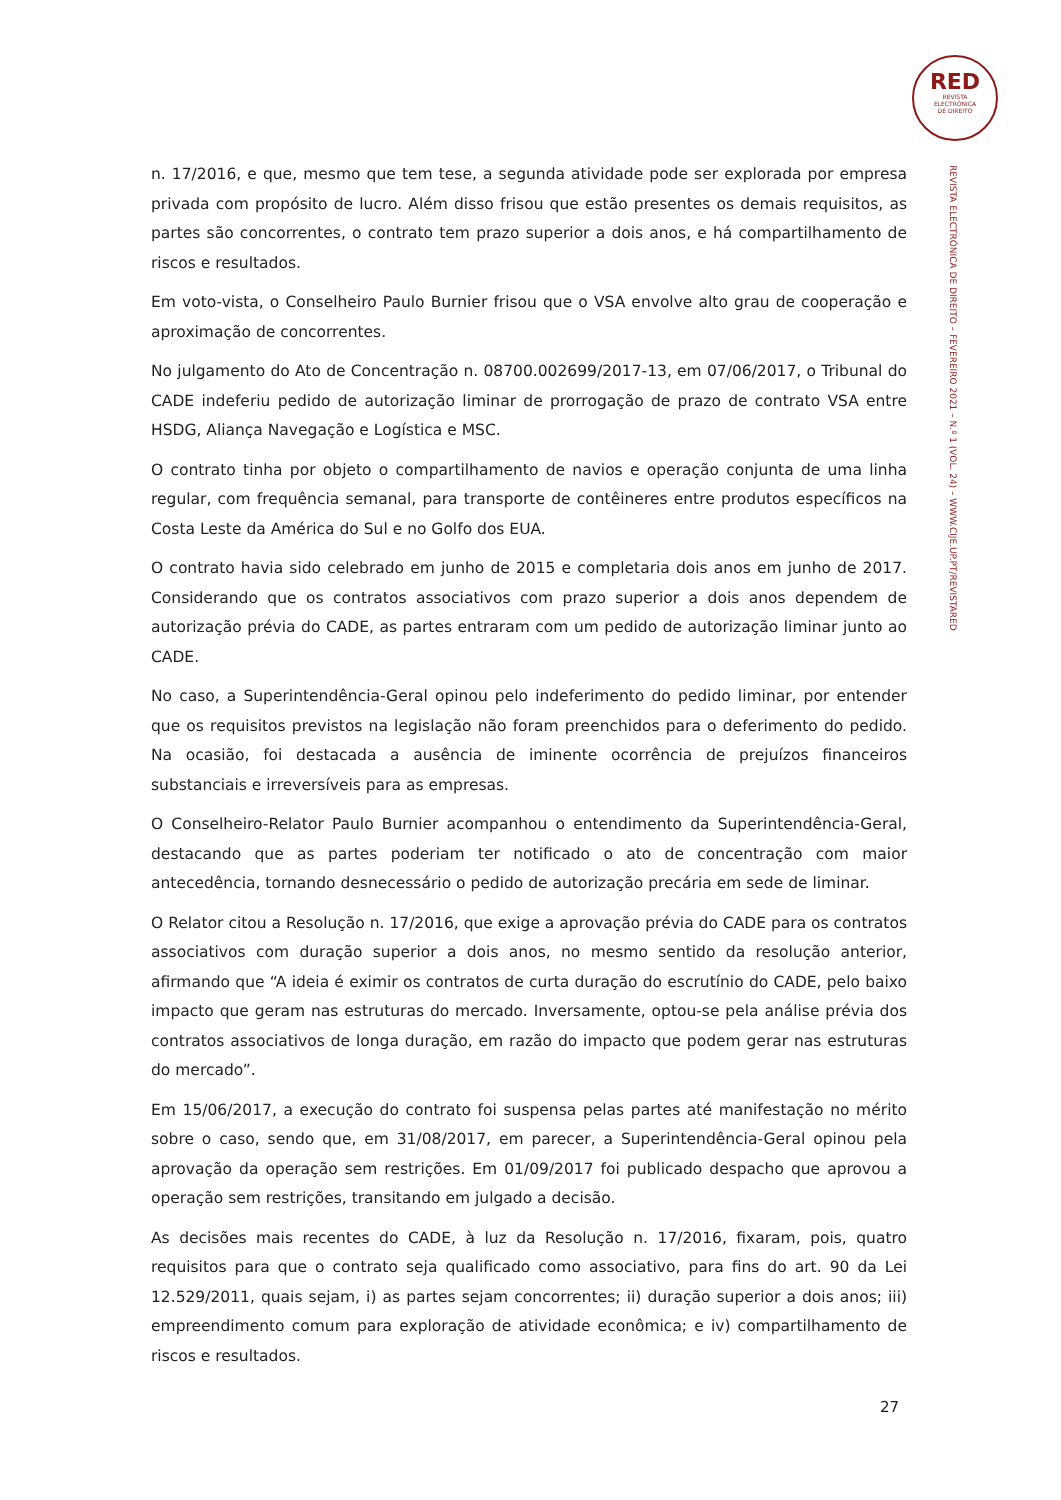RED
REVISTA
ELECTRÓNICA
DE DIREITO
REVISTA ELECTRÓNICA DE DIREITO – FEVEREIRO 2021 – N.º 1 (VOL. 24) – WWW.CIJE.UP.PT/REVISTARED
n. 17/2016, e que, mesmo que tem tese, a segunda atividade pode ser explorada por empresa privada com propósito de lucro. Além disso frisou que estão presentes os demais requisitos, as partes são concorrentes, o contrato tem prazo superior a dois anos, e há compartilhamento de riscos e resultados.
Em voto-vista, o Conselheiro Paulo Burnier frisou que o VSA envolve alto grau de cooperação e aproximação de concorrentes.
No julgamento do Ato de Concentração n. 08700.002699/2017-13, em 07/06/2017, o Tribunal do CADE indeferiu pedido de autorização liminar de prorrogação de prazo de contrato VSA entre HSDG, Aliança Navegação e Logística e MSC.
O contrato tinha por objeto o compartilhamento de navios e operação conjunta de uma linha regular, com frequência semanal, para transporte de contêineres entre produtos específicos na Costa Leste da América do Sul e no Golfo dos EUA.
O contrato havia sido celebrado em junho de 2015 e completaria dois anos em junho de 2017. Considerando que os contratos associativos com prazo superior a dois anos dependem de autorização prévia do CADE, as partes entraram com um pedido de autorização liminar junto ao CADE.
No caso, a Superintendência-Geral opinou pelo indeferimento do pedido liminar, por entender que os requisitos previstos na legislação não foram preenchidos para o deferimento do pedido. Na ocasião, foi destacada a ausência de iminente ocorrência de prejuízos financeiros substanciais e irreversíveis para as empresas.
O Conselheiro-Relator Paulo Burnier acompanhou o entendimento da Superintendência-Geral, destacando que as partes poderiam ter notificado o ato de concentração com maior antecedência, tornando desnecessário o pedido de autorização precária em sede de liminar.
O Relator citou a Resolução n. 17/2016, que exige a aprovação prévia do CADE para os contratos associativos com duração superior a dois anos, no mesmo sentido da resolução anterior, afirmando que “A ideia é eximir os contratos de curta duração do escrutínio do CADE, pelo baixo impacto que geram nas estruturas do mercado. Inversamente, optou-se pela análise prévia dos contratos associativos de longa duração, em razão do impacto que podem gerar nas estruturas do mercado”.
Em 15/06/2017, a execução do contrato foi suspensa pelas partes até manifestação no mérito sobre o caso, sendo que, em 31/08/2017, em parecer, a Superintendência-Geral opinou pela aprovação da operação sem restrições. Em 01/09/2017 foi publicado despacho que aprovou a operação sem restrições, transitando em julgado a decisão.
As decisões mais recentes do CADE, à luz da Resolução n. 17/2016, fixaram, pois, quatro requisitos para que o contrato seja qualificado como associativo, para fins do art. 90 da Lei 12.529/2011, quais sejam, i) as partes sejam concorrentes; ii) duração superior a dois anos; iii) empreendimento comum para exploração de atividade econômica; e iv) compartilhamento de riscos e resultados.
27